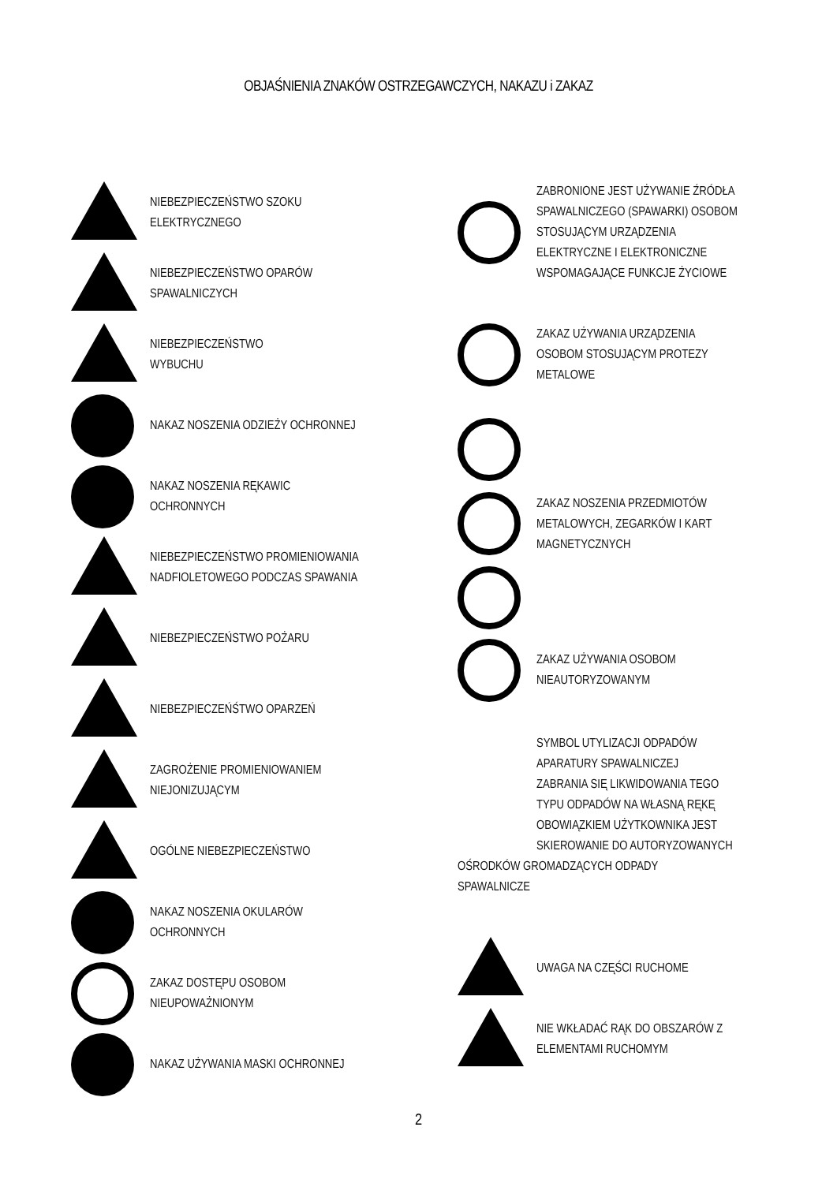OBJAŚNIENIA ZNAKÓW OSTRZEGAWCZYCH, NAKAZU i ZAKAZ
NIEBEZPIECZEŃSTWO SZOKU
ELEKTRYCZNEGO
NIEBEZPIECZEŃSTWO OPARÓW
SPAWALNICZYCH
NIEBEZPIECZEŃSTWO
WYBUCHU
NAKAZ NOSZENIA ODZIEŻY OCHRONNEJ
NAKAZ NOSZENIA RĘKAWIC
OCHRONNYCH
NIEBEZPIECZEŃSTWO PROMIENIOWANIA
NADFIOLETOWEGO PODCZAS SPAWANIA
NIEBEZPIECZEŃSTWO POŻARU
NIEBEZPIECZEŃŚTWO OPARZEŃ
ZAGROŻENIE PROMIENIOWANIEM
NIEJONIZUJĄCYM
OGÓLNE NIEBEZPIECZEŃSTWO
NAKAZ NOSZENIA OKULARÓW
OCHRONNYCH
ZAKAZ DOSTĘPU OSOBOM
NIEUPOWAŻNIONYM
NAKAZ UŻYWANIA MASKI OCHRONNEJ
ZABRONIONE JEST UŻYWANIE ŹRÓDŁA
SPAWALNICZEGO (SPAWARKI) OSOBOM
STOSUJĄCYM URZĄDZENIA
ELEKTRYCZNE I ELEKTRONICZNE
WSPOMAGAJĄCE FUNKCJE ŻYCIOWE
ZAKAZ UŻYWANIA URZĄDZENIA
OSOBOM STOSUJĄCYM PROTEZY
METALOWE
ZAKAZ NOSZENIA PRZEDMIOTÓW
METALOWYCH, ZEGARKÓW I KART
MAGNETYCZNYCH
ZAKAZ UŻYWANIA OSOBOM
NIEAUTORYZOWANYM
SYMBOL UTYLIZACJI ODPADÓW
APARATURY SPAWALNICZEJ
ZABRANIA SIĘ LIKWIDOWANIA TEGO
TYPU ODPADÓW NA WŁASNĄ RĘKĘ
OBOWIĄZKIEM UŻYTKOWNIKA JEST
SKIEROWANIE DO AUTORYZOWANYCH
OŚRODKÓW GROMADZĄCYCH ODPADY
SPAWALNICZE
UWAGA NA CZĘŚCI RUCHOME
NIE WKŁADAĆ RĄK DO OBSZARÓW Z
ELEMENTAMI RUCHOMYM
2